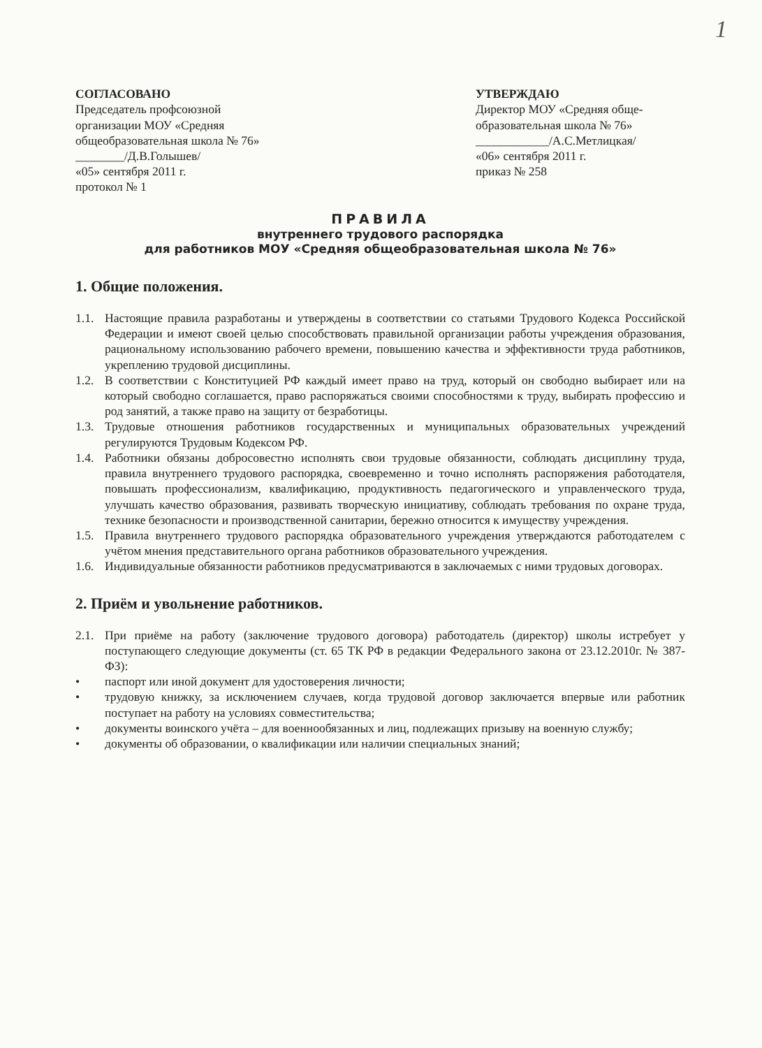1
СОГЛАСОВАНО
Председатель профсоюзной
организации МОУ «Средняя
общеобразовательная школа № 76»
________/Д.В.Голышев/
«05» сентября 2011 г.
протокол № 1
УТВЕРЖДАЮ
Директор МОУ «Средняя обще-
образовательная школа № 76»
____________/А.С.Метлицкая/
«06» сентября 2011 г.
приказ № 258
ПРАВИЛА
внутреннего трудового распорядка
для работников МОУ «Средняя общеобразовательная школа № 76»
1. Общие положения.
1.1. Настоящие правила разработаны и утверждены в соответствии со статьями Трудового Кодекса Российской Федерации и имеют своей целью способствовать правильной организации работы учреждения образования, рациональному использованию рабочего времени, повышению качества и эффективности труда работников, укреплению трудовой дисциплины.
1.2. В соответствии с Конституцией РФ каждый имеет право на труд, который он свободно выбирает или на который свободно соглашается, право распоряжаться своими способностями к труду, выбирать профессию и род занятий, а также право на защиту от безработицы.
1.3. Трудовые отношения работников государственных и муниципальных образовательных учреждений регулируются Трудовым Кодексом РФ.
1.4. Работники обязаны добросовестно исполнять свои трудовые обязанности, соблюдать дисциплину труда, правила внутреннего трудового распорядка, своевременно и точно исполнять распоряжения работодателя, повышать профессионализм, квалификацию, продуктивность педагогического и управленческого труда, улучшать качество образования, развивать творческую инициативу, соблюдать требования по охране труда, технике безопасности и производственной санитарии, бережно относится к имуществу учреждения.
1.5. Правила внутреннего трудового распорядка образовательного учреждения утверждаются работодателем с учётом мнения представительного органа работников образовательного учреждения.
1.6. Индивидуальные обязанности работников предусматриваются в заключаемых с ними трудовых договорах.
2. Приём и увольнение работников.
2.1. При приёме на работу (заключение трудового договора) работодатель (директор) школы истребует у поступающего следующие документы (ст. 65 ТК РФ в редакции Федерального закона от 23.12.2010г. № 387-ФЗ):
• паспорт или иной документ для удостоверения личности;
• трудовую книжку, за исключением случаев, когда трудовой договор заключается впервые или работник поступает на работу на условиях совместительства;
• документы воинского учёта – для военнообязанных и лиц, подлежащих призыву на военную службу;
• документы об образовании, о квалификации или наличии специальных знаний;